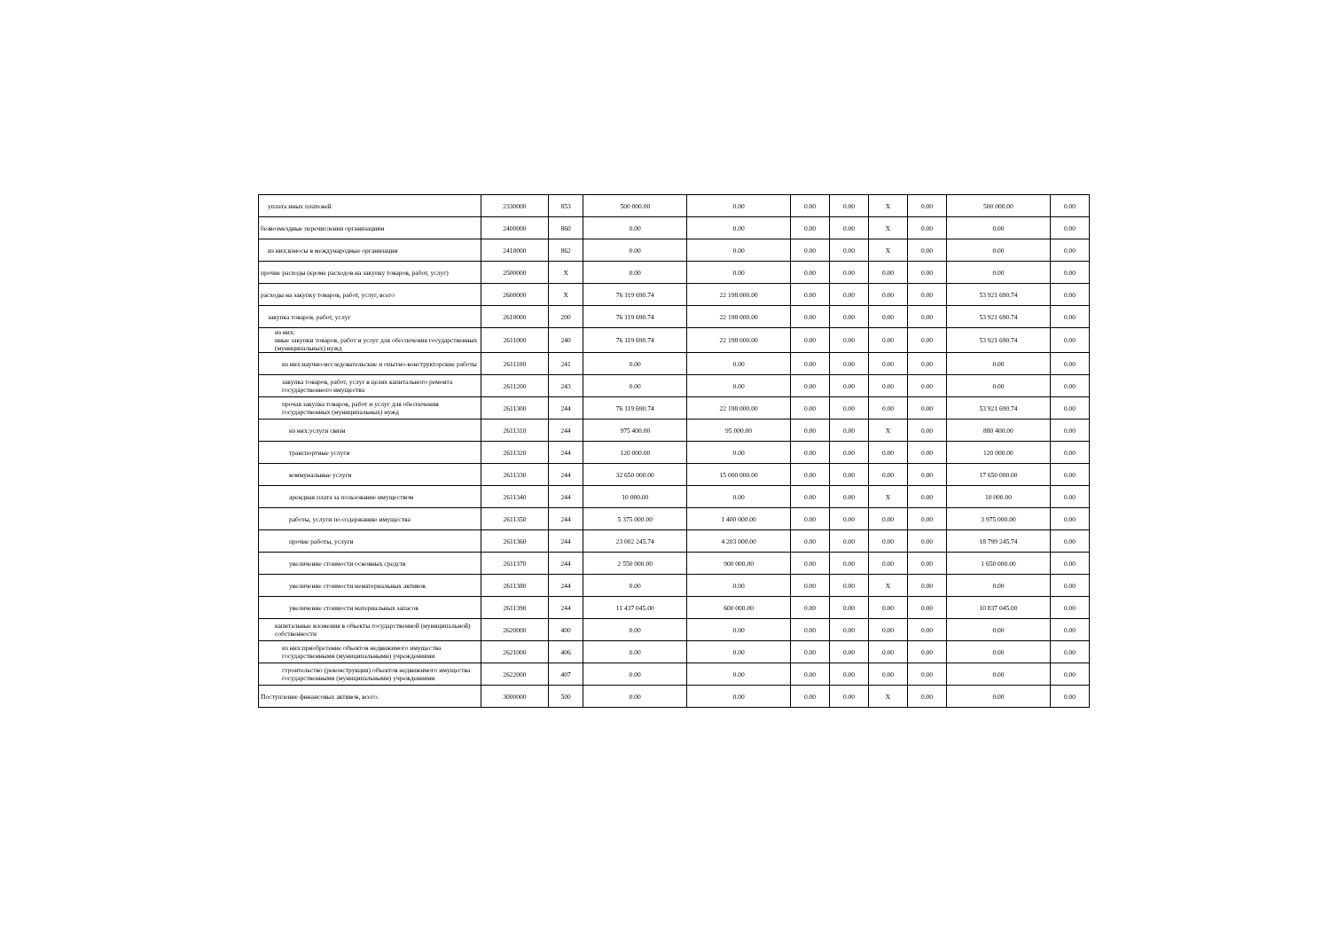| уплата иных платежей | 2330000 | 853 | 500 000.00 | 0.00 | 0.00 | 0.00 | X | 0.00 | 500 000.00 | 0.00 |
| безвозмездные перечисления организациям | 2400000 | 860 | 0.00 | 0.00 | 0.00 | 0.00 | X | 0.00 | 0.00 | 0.00 |
| из них:взносы в международные организации | 2410000 | 862 | 0.00 | 0.00 | 0.00 | 0.00 | X | 0.00 | 0.00 | 0.00 |
| прочие расходы (кроме расходов на закупку товаров, работ, услуг) | 2500000 | X | 0.00 | 0.00 | 0.00 | 0.00 | 0.00 | 0.00 | 0.00 | 0.00 |
| расходы на закупку товаров, работ, услуг, всего | 2600000 | X | 76 119 690.74 | 22 198 000.00 | 0.00 | 0.00 | 0.00 | 0.00 | 53 921 690.74 | 0.00 |
| закупка товаров, работ, услуг | 2610000 | 200 | 76 119 690.74 | 22 198 000.00 | 0.00 | 0.00 | 0.00 | 0.00 | 53 921 690.74 | 0.00 |
| из них: иные закупки товаров, работ и услуг для обеспечения государственных (муниципальных) нужд | 2611000 | 240 | 76 119 690.74 | 22 198 000.00 | 0.00 | 0.00 | 0.00 | 0.00 | 53 921 690.74 | 0.00 |
| из них:научно-исследовательские и опытно-конструкторские работы | 2611100 | 241 | 0.00 | 0.00 | 0.00 | 0.00 | 0.00 | 0.00 | 0.00 | 0.00 |
| закупка товаров, работ, услуг в целях капитального ремонта государственного имущества | 2611200 | 243 | 0.00 | 0.00 | 0.00 | 0.00 | 0.00 | 0.00 | 0.00 | 0.00 |
| прочая закупка товаров, работ и услуг для обеспечения государственных (муниципальных) нужд | 2611300 | 244 | 76 119 690.74 | 22 198 000.00 | 0.00 | 0.00 | 0.00 | 0.00 | 53 921 690.74 | 0.00 |
| из них:услуги связи | 2611310 | 244 | 975 400.00 | 95 000.00 | 0.00 | 0.00 | X | 0.00 | 880 400.00 | 0.00 |
| транспортные услуги | 2611320 | 244 | 120 000.00 | 0.00 | 0.00 | 0.00 | 0.00 | 0.00 | 120 000.00 | 0.00 |
| коммунальные услуги | 2611330 | 244 | 32 650 000.00 | 15 000 000.00 | 0.00 | 0.00 | 0.00 | 0.00 | 17 650 000.00 | 0.00 |
| арендная плата за пользование имуществом | 2611340 | 244 | 10 000.00 | 0.00 | 0.00 | 0.00 | X | 0.00 | 10 000.00 | 0.00 |
| работы, услуги по содержанию имущества | 2611350 | 244 | 5 375 000.00 | 1 400 000.00 | 0.00 | 0.00 | 0.00 | 0.00 | 3 975 000.00 | 0.00 |
| прочие работы, услуги | 2611360 | 244 | 23 002 245.74 | 4 203 000.00 | 0.00 | 0.00 | 0.00 | 0.00 | 18 799 245.74 | 0.00 |
| увеличение стоимости основных средств | 2611370 | 244 | 2 550 000.00 | 900 000.00 | 0.00 | 0.00 | 0.00 | 0.00 | 1 650 000.00 | 0.00 |
| увеличение стоимости нематериальных активов | 2611380 | 244 | 0.00 | 0.00 | 0.00 | 0.00 | X | 0.00 | 0.00 | 0.00 |
| увеличение стоимости материальных запасов | 2611390 | 244 | 11 437 045.00 | 600 000.00 | 0.00 | 0.00 | 0.00 | 0.00 | 10 837 045.00 | 0.00 |
| капитальные вложения в объекты государственной (муниципальной) собственности | 2620000 | 400 | 0.00 | 0.00 | 0.00 | 0.00 | 0.00 | 0.00 | 0.00 | 0.00 |
| из них:приобретение объектов недвижимого имущества государственными (муниципальными) учреждениями | 2621000 | 406 | 0.00 | 0.00 | 0.00 | 0.00 | 0.00 | 0.00 | 0.00 | 0.00 |
| строительство (реконструкция) объектов недвижимого имущества государственными (муниципальными) учреждениями | 2622000 | 407 | 0.00 | 0.00 | 0.00 | 0.00 | 0.00 | 0.00 | 0.00 | 0.00 |
| Поступление финансовых активов, всего: | 3000000 | 500 | 0.00 | 0.00 | 0.00 | 0.00 | X | 0.00 | 0.00 | 0.00 |